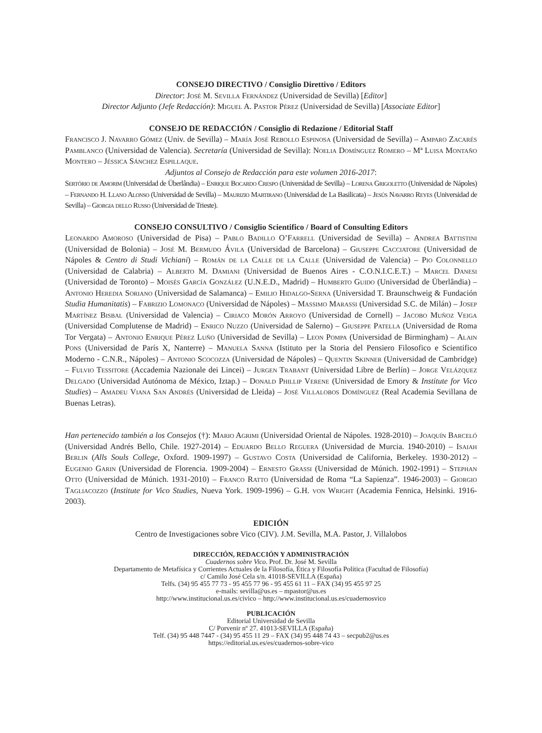CONSEJO DIRECTIVO / Consiglio Direttivo / Editors
Director: José M. Sevilla Fernández (Universidad de Sevilla) [Editor]
Director Adjunto (Jefe Redacción): Miguel A. Pastor Pérez (Universidad de Sevilla) [Associate Editor]
CONSEJO DE REDACCIÓN / Consiglio di Redazione / Editorial Staff
Francisco J. Navarro Gómez (Univ. de Sevilla) – María José Rebollo Espinosa (Universidad de Sevilla) – Amparo Zacarés Pamblanco (Universidad de Valencia). Secretaría (Universidad de Sevilla): Noelia Domínguez Romero – Mª Luisa Montaño Montero – Jéssica Sánchez Espillaque.
Adjuntos al Consejo de Redacción para este volumen 2016-2017:
Sertório de Amorim (Universidad de Überlândia) – Enrique Bocardo Crespo (Universidad de Sevilla) – Lorena Grigoletto (Universidad de Nápoles) – Fernando H. Llano Alonso (Universidad de Sevilla) – Maurizio Martirano (Universidad de La Basilicata) – Jesús Navarro Reyes (Universidad de Sevilla) – Giorgia dello Russo (Universidad de Trieste).
CONSEJO CONSULTIVO / Consiglio Scientifico / Board of Consulting Editors
Leonardo Amoroso (Universidad de Pisa) – Pablo Badillo O’Farrell (Universidad de Sevilla) – Andrea Battistini (Universidad de Bolonia) – José M. Bermudo Ávila (Universidad de Barcelona) – Giuseppe Cacciatore (Universidad de Nápoles & Centro di Studi Vichiani) – Román de la Calle de la Calle (Universidad de Valencia) – Pio Colonnello (Universidad de Calabria) – Alberto M. Damiani (Universidad de Buenos Aires - C.O.N.I.C.E.T.) – Marcel Danesi (Universidad de Toronto) – Moisés García González (U.N.E.D., Madrid) – Humberto Guido (Universidad de Überlândia) – Antonio Heredia Soriano (Universidad de Salamanca) – Emilio Hidalgo-Serna (Universidad T. Braunschweig & Fundación Studia Humanitatis) – Fabrizio Lomonaco (Universidad de Nápoles) – Massimo Marassi (Universidad S.C. de Milán) – Josep Martínez Bisbal (Universidad de Valencia) – Ciriaco Morón Arroyo (Universidad de Cornell) – Jacobo Muñoz Veiga (Universidad Complutense de Madrid) – Enrico Nuzzo (Universidad de Salerno) – Giuseppe Patella (Universidad de Roma Tor Vergata) – Antonio Enrique Pérez Luño (Universidad de Sevilla) – Leon Pompa (Universidad de Birmingham) – Alain Pons (Universidad de París X, Nanterre) – Manuela Sanna (Istituto per la Storia del Pensiero Filosofico e Scientifico Moderno - C.N.R., Nápoles) – Antonio Scocozza (Universidad de Nápoles) – Quentin Skinner (Universidad de Cambridge) – Fulvio Tessitore (Accademia Nazionale dei Lincei) – Jurgen Trabant (Universidad Libre de Berlín) – Jorge Velázquez Delgado (Universidad Autónoma de México, Iztap.) – Donald Phillip Verene (Universidad de Emory & Institute for Vico Studies) – Amadeu Viana San Andrés (Universidad de Lleida) – José Villalobos Domínguez (Real Academia Sevillana de Buenas Letras).
Han pertenecido también a los Consejos (†): Mario Agrimi (Universidad Oriental de Nápoles. 1928-2010) – Joaquín Barceló (Universidad Andrés Bello, Chile. 1927-2014) – Eduardo Bello Reguera (Universidad de Murcia. 1940-2010) – Isaiah Berlin (Alls Souls College, Oxford. 1909-1997) – Gustavo Costa (Universidad de California, Berkeley. 1930-2012) – Eugenio Garin (Universidad de Florencia. 1909-2004) – Ernesto Grassi (Universidad de Múnich. 1902-1991) – Stephan Otto (Universidad de Múnich. 1931-2010) – Franco Ratto (Universidad de Roma “La Sapienza”. 1946-2003) – Giorgio Tagliacozzo (Institute for Vico Studies, Nueva York. 1909-1996) – G.H. von Wright (Academia Fennica, Helsinki. 1916-2003).
EDICIÓN
Centro de Investigaciones sobre Vico (CIV). J.M. Sevilla, M.A. Pastor, J. Villalobos
DIRECCIÓN, REDACCIÓN Y ADMINISTRACIÓN
Cuadernos sobre Vico. Prof. Dr. José M. Sevilla
Departamento de Metafísica y Corrientes Actuales de la Filosofía, Ética y Filosofía Política (Facultad de Filosofía)
c/ Camilo José Cela s/n. 41018-SEVILLA (España)
Telfs. (34) 95 455 77 73 - 95 455 77 96 - 95 455 61 11 – FAX (34) 95 455 97 25
e-mails: sevilla@us.es – mpastor@us.es
http://www.institucional.us.es/civico – http://www.institucional.us.es/cuadernosvico
PUBLICACIÓN
Editorial Universidad de Sevilla
C/ Porvenir nº 27. 41013-SEVILLA (España)
Telf. (34) 95 448 7447 - (34) 95 455 11 29 – FAX (34) 95 448 74 43 – secpub2@us.es
https://editorial.us.es/es/cuadernos-sobre-vico